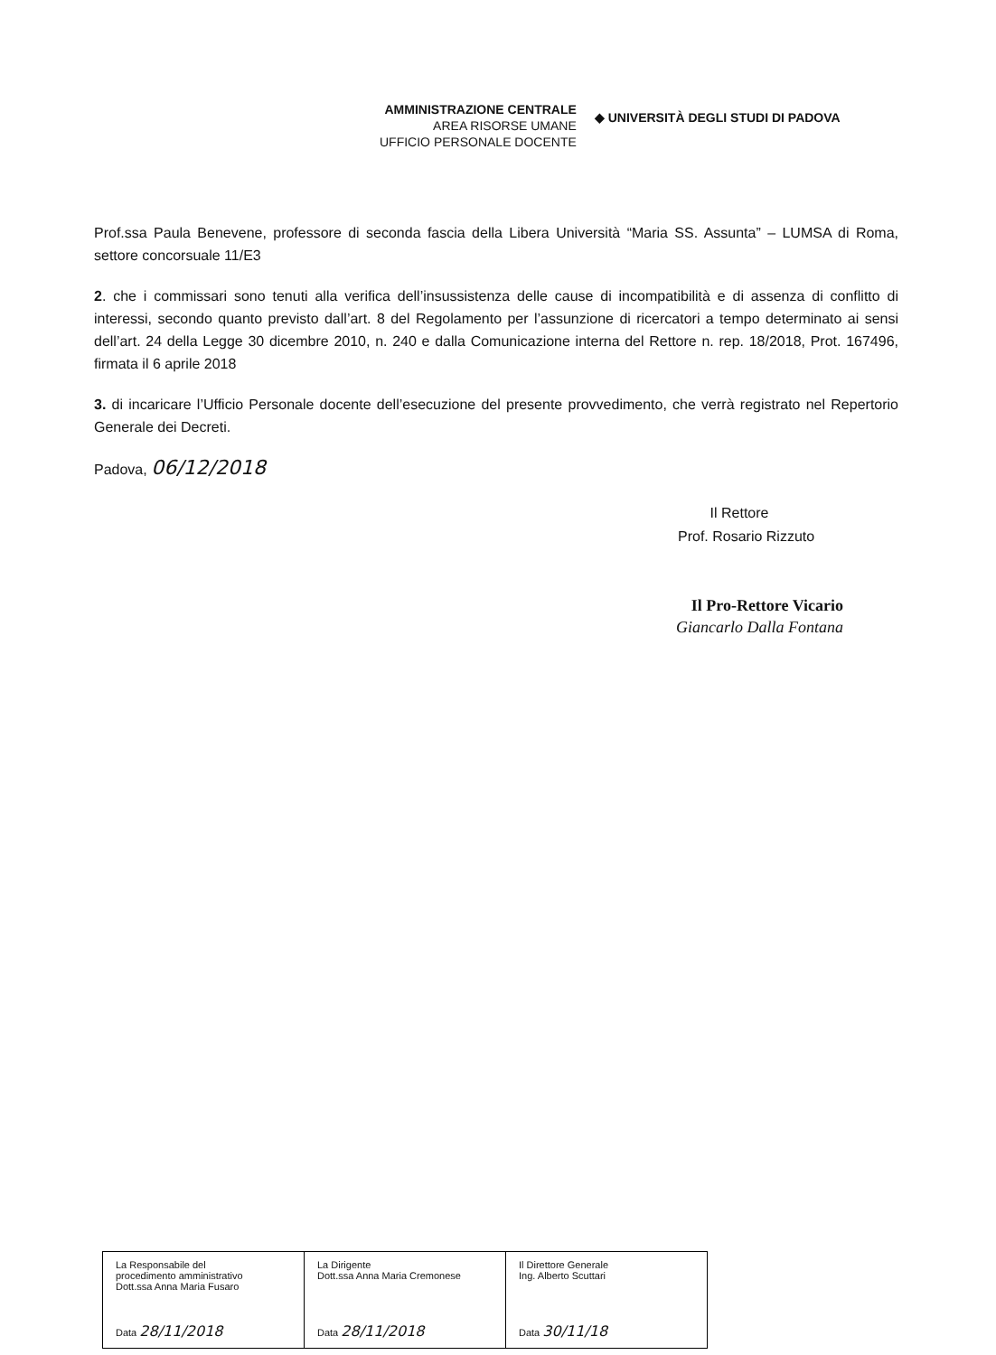AMMINISTRAZIONE CENTRALE
AREA RISORSE UMANE
UFFICIO PERSONALE DOCENTE
◆ UNIVERSITÀ DEGLI STUDI DI PADOVA
Prof.ssa Paula Benevene, professore di seconda fascia della Libera Università “Maria SS. Assunta” – LUMSA di Roma, settore concorsuale 11/E3
2. che i commissari sono tenuti alla verifica dell’insussistenza delle cause di incompatibilità e di assenza di conflitto di interessi, secondo quanto previsto dall’art. 8 del Regolamento per l’assunzione di ricercatori a tempo determinato ai sensi dell’art. 24 della Legge 30 dicembre 2010, n. 240 e dalla Comunicazione interna del Rettore n. rep. 18/2018, Prot. 167496, firmata il 6 aprile 2018
3. di incaricare l’Ufficio Personale docente dell’esecuzione del presente provvedimento, che verrà registrato nel Repertorio Generale dei Decreti.
Padova, 06/12/2018
Il Rettore
Prof. Rosario Rizzuto
Il Pro-Rettore Vicario
Giancarlo Dalla Fontana
| La Responsabile del procedimento amministrativo Dott.ssa Anna Maria Fusaro Data 28/11/2018 | La Dirigente Dott.ssa Anna Maria Cremonese Data 28/11/2018 | Il Direttore Generale Ing. Alberto Scuttari Data 30/11/18 |